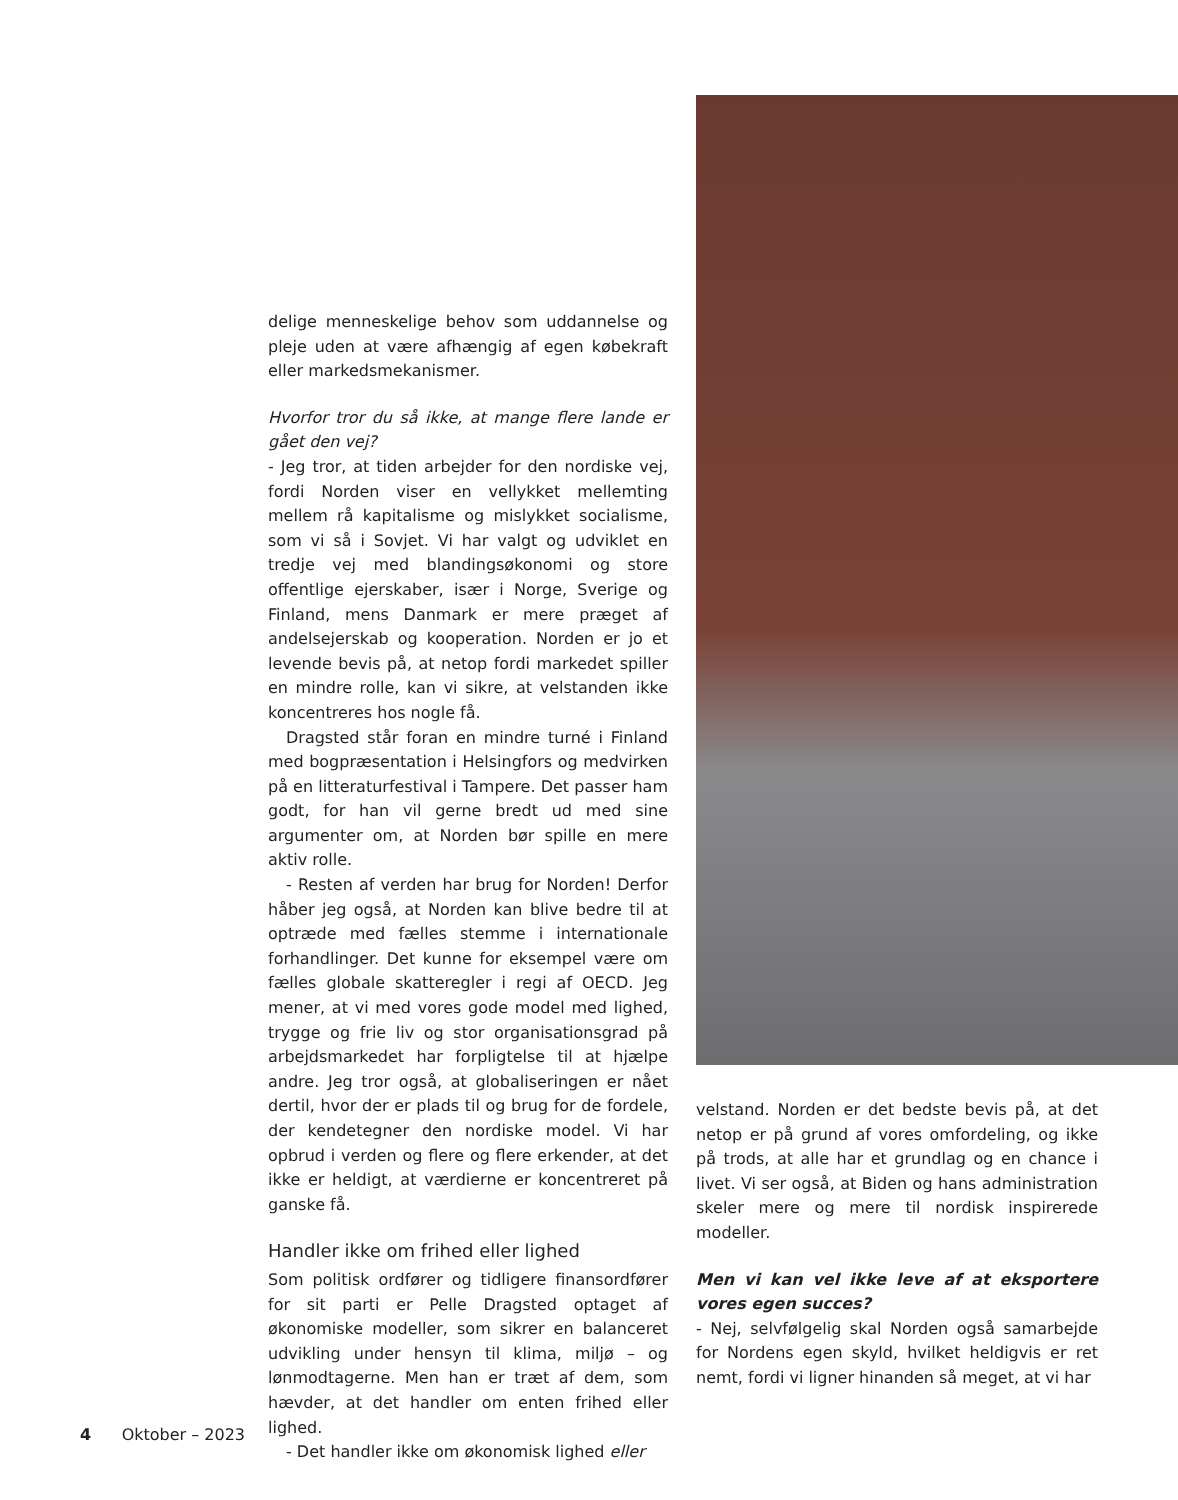delige menneskelige behov som uddannelse og pleje uden at være afhængig af egen købekraft eller markedsmekanismer.
Hvorfor tror du så ikke, at mange flere lande er gået den vej?
- Jeg tror, at tiden arbejder for den nordiske vej, fordi Norden viser en vellykket mellemting mellem rå kapitalisme og mislykket socialisme, som vi så i Sovjet. Vi har valgt og udviklet en tredje vej med blandingsøkonomi og store offentlige ejerskaber, især i Norge, Sverige og Finland, mens Danmark er mere præget af andelsejerskab og kooperation. Norden er jo et levende bevis på, at netop fordi markedet spiller en mindre rolle, kan vi sikre, at velstanden ikke koncentreres hos nogle få.
Dragsted står foran en mindre turné i Finland med bogpræsentation i Helsingfors og medvirken på en litteraturfestival i Tampere. Det passer ham godt, for han vil gerne bredt ud med sine argumenter om, at Norden bør spille en mere aktiv rolle.
- Resten af verden har brug for Norden! Derfor håber jeg også, at Norden kan blive bedre til at optræde med fælles stemme i internationale forhandlinger. Det kunne for eksempel være om fælles globale skatteregler i regi af OECD. Jeg mener, at vi med vores gode model med lighed, trygge og frie liv og stor organisationsgrad på arbejdsmarkedet har forpligtelse til at hjælpe andre. Jeg tror også, at globaliseringen er nået dertil, hvor der er plads til og brug for de fordele, der kendetegner den nordiske model. Vi har opbrud i verden og flere og flere erkender, at det ikke er heldigt, at værdierne er koncentreret på ganske få.
Handler ikke om frihed eller lighed
Som politisk ordfører og tidligere finansordfører for sit parti er Pelle Dragsted optaget af økonomiske modeller, som sikrer en balanceret udvikling under hensyn til klima, miljø – og lønmodtagerne. Men han er træt af dem, som hævder, at det handler om enten frihed eller lighed.
- Det handler ikke om økonomisk lighed eller
velstand. Norden er det bedste bevis på, at det netop er på grund af vores omfordeling, og ikke på trods, at alle har et grundlag og en chance i livet. Vi ser også, at Biden og hans administration skeler mere og mere til nordisk inspirerede modeller.
Men vi kan vel ikke leve af at eksportere vores egen succes?
- Nej, selvfølgelig skal Norden også samarbejde for Nordens egen skyld, hvilket heldigvis er ret nemt, fordi vi ligner hinanden så meget, at vi har
4 Oktober – 2023